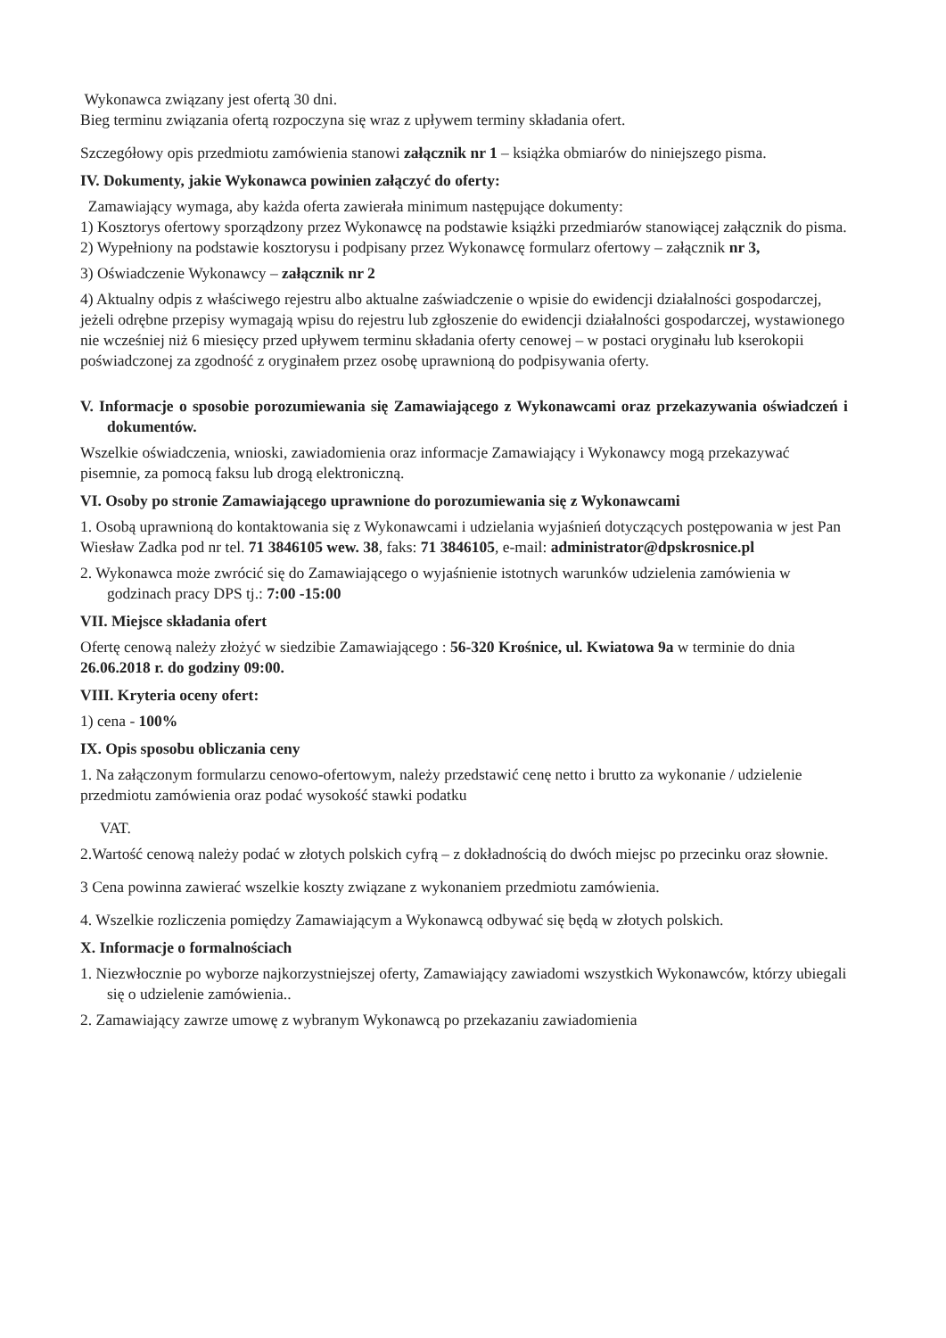Wykonawca związany jest ofertą 30 dni.
Bieg terminu związania ofertą rozpoczyna się wraz z upływem terminy składania ofert.
Szczegółowy opis przedmiotu zamówienia stanowi załącznik nr 1 – książka obmiarów do niniejszego pisma.
IV. Dokumenty, jakie Wykonawca powinien załączyć do oferty:
Zamawiający wymaga, aby każda oferta zawierała minimum następujące dokumenty:
1) Kosztorys ofertowy sporządzony przez Wykonawcę na podstawie książki przedmiarów stanowiącej załącznik do pisma.
2) Wypełniony na podstawie kosztorysu i podpisany przez Wykonawcę formularz ofertowy – załącznik nr 3,
3) Oświadczenie Wykonawcy – załącznik nr 2
4) Aktualny odpis z właściwego rejestru albo aktualne zaświadczenie o wpisie do ewidencji działalności gospodarczej, jeżeli odrębne przepisy wymagają wpisu do rejestru lub zgłoszenie do ewidencji działalności gospodarczej, wystawionego nie wcześniej niż 6 miesięcy przed upływem terminu składania oferty cenowej – w postaci oryginału lub kserokopii poświadczonej za zgodność z oryginałem przez osobę uprawnioną do podpisywania oferty.
V. Informacje o sposobie porozumiewania się Zamawiającego z Wykonawcami oraz przekazywania oświadczeń i dokumentów.
Wszelkie oświadczenia, wnioski, zawiadomienia oraz informacje Zamawiający i Wykonawcy mogą przekazywać pisemnie, za pomocą faksu lub drogą elektroniczną.
VI. Osoby po stronie Zamawiającego uprawnione do porozumiewania się z Wykonawcami
1. Osobą uprawnioną do kontaktowania się z Wykonawcami i udzielania wyjaśnień dotyczących postępowania w jest Pan Wiesław Zadka pod nr tel. 71 3846105 wew. 38, faks: 71 3846105, e-mail: administrator@dpskrosnice.pl
2. Wykonawca może zwrócić się do Zamawiającego o wyjaśnienie istotnych warunków udzielenia zamówienia w godzinach pracy DPS tj.: 7:00 -15:00
VII. Miejsce składania ofert
Ofertę cenową należy złożyć w siedzibie Zamawiającego : 56-320 Krośnice, ul. Kwiatowa 9a w terminie do dnia 26.06.2018 r. do godziny 09:00.
VIII. Kryteria oceny ofert:
1) cena - 100%
IX. Opis sposobu obliczania ceny
1. Na załączonym formularzu cenowo-ofertowym, należy przedstawić cenę netto i brutto za wykonanie / udzielenie przedmiotu zamówienia oraz podać wysokość stawki podatku
VAT.
2.Wartość cenową należy podać w złotych polskich cyfrą – z dokładnością do dwóch miejsc po przecinku oraz słownie.
3 Cena powinna zawierać wszelkie koszty związane z wykonaniem przedmiotu zamówienia.
4. Wszelkie rozliczenia pomiędzy Zamawiającym a Wykonawcą odbywać się będą w złotych polskich.
X. Informacje o formalnościach
1. Niezwłocznie po wyborze najkorzystniejszej oferty, Zamawiający zawiadomi wszystkich Wykonawców, którzy ubiegali się o udzielenie zamówienia..
2. Zamawiający zawrze umowę z wybranym Wykonawcą po przekazaniu zawiadomienia